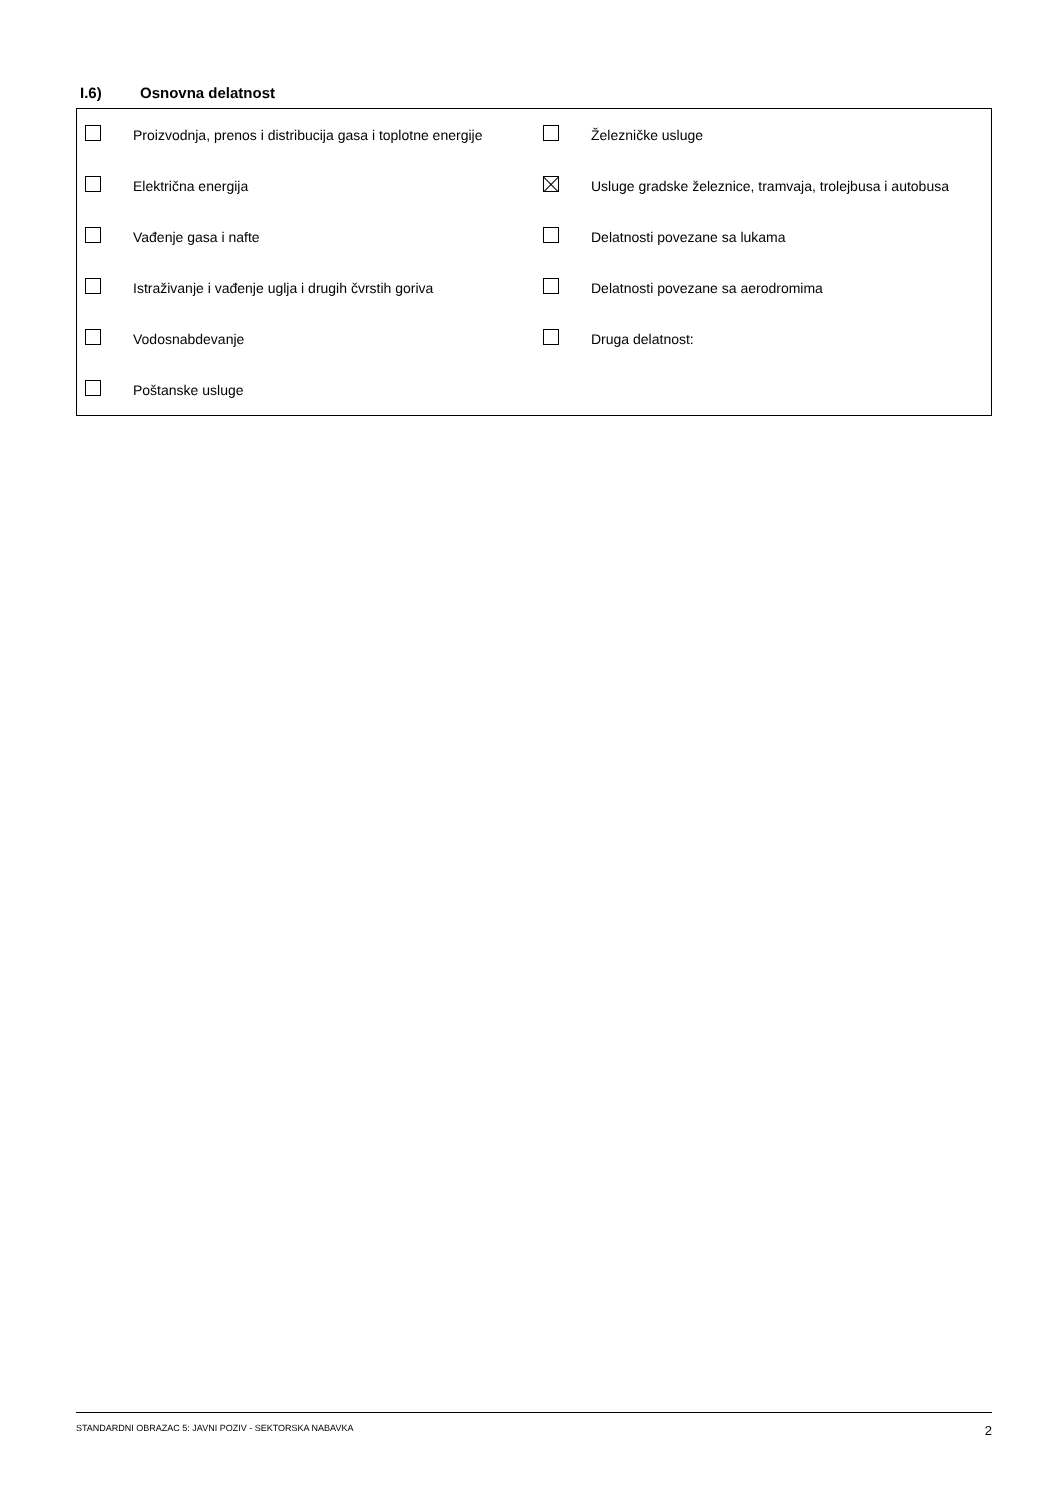I.6) Osnovna delatnost
| | Proizvodnja, prenos i distribucija gasa i toplotne energije | | Železničke usluge |
| | Električna energija | | Usluge gradske železnice, tramvaja, trolejbusa i autobusa |
| | Vađenje gasa i nafte | | Delatnosti povezane sa lukama |
| | Istraživanje i vađenje uglja i drugih čvrstih goriva | | Delatnosti povezane sa aerodromima |
| | Vodosnabdevanje | | Druga delatnost: |
| | Poštanske usluge | | |
STANDARDNI OBRAZAC 5: JAVNI POZIV - SEKTORSKA NABAVKA 2